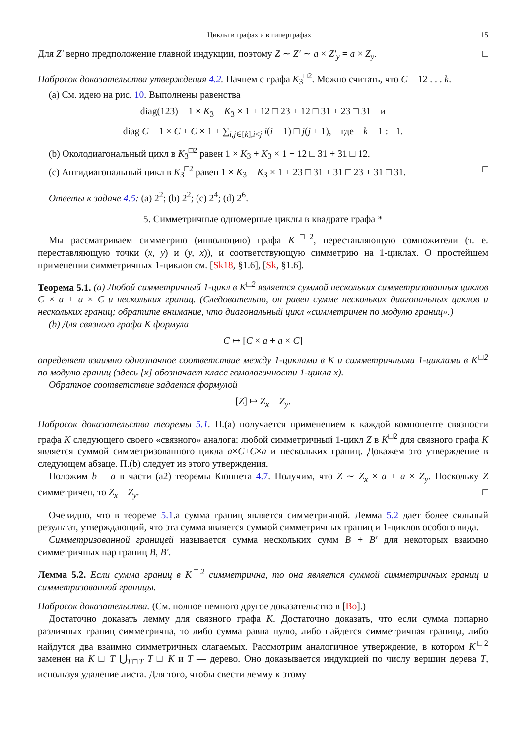Циклы в графах и в гиперграфах 15
Для Z′ верно предположение главной индукции, поэтому Z ∼ Z′ ∼ a × Z′<sub>y</sub> = a × Z<sub>y</sub>. □
Набросок доказательства утверждения 4.2. Начнем с графа K<sub>3</sub><sup>□2</sup>. Можно считать, что C = 12 . . . k.
(a) См. идею на рис. 10. Выполнены равенства
diag(123) = 1 × K<sub>3</sub> + K<sub>3</sub> × 1 + 12 □ 23 + 12 □ 31 + 23 □ 31 и
diag C = 1 × C + C × 1 + ∑<sub>i,j∈[k],i<j</sub> i(i + 1) □ j(j + 1), где k + 1 := 1.
(b) Околодиагональный цикл в K<sub>3</sub><sup>□2</sup> равен 1 × K<sub>3</sub> + K<sub>3</sub> × 1 + 12 □ 31 + 31 □ 12.
(c) Антидиагональный цикл в K<sub>3</sub><sup>□2</sup> равен 1 × K<sub>3</sub> + K<sub>3</sub> × 1 + 23 □ 31 + 31 □ 23 + 31 □ 31. □
Ответы к задаче 4.5: (a) 2<sup>2</sup>; (b) 2<sup>2</sup>; (c) 2<sup>4</sup>; (d) 2<sup>6</sup>.
5. Симметричные одномерные циклы в квадрате графа *
Мы рассматриваем симметрию (инволюцию) графа K<sup>□2</sup>, переставляющую сомножители (т. е. переставляющую точки (x, y) и (y, x)), и соответствующую симметрию на 1-циклах. О простейшем применении симметричных 1-циклов см. [Sk18, §1.6], [Sk, §1.6].
Теорема 5.1. (a) Любой симметричный 1-цикл в K<sup>□2</sup> является суммой нескольких симметризованных циклов C × a + a × C и нескольких границ. (Следовательно, он равен сумме нескольких диагональных циклов и нескольких границ; обратите внимание, что диагональный цикл «симметричен по модулю границ».)
(b) Для связного графа K формула
C ↦ [C × a + a × C]
определяет взаимно однозначное соответствие между 1-циклами в K и симметричными 1-циклами в K<sup>□2</sup> по модулю границ (здесь [x] обозначает класс гомологичности 1-цикла x).
Обратное соответствие задается формулой
[Z] ↦ Z<sub>x</sub> = Z<sub>y</sub>.
Набросок доказательства теоремы 5.1. П.(a) получается применением к каждой компоненте связности графа K следующего своего «связного» аналога: любой симметричный 1-цикл Z в K<sup>□2</sup> для связного графа K является суммой симметризованного цикла a×C+C×a и нескольких границ. Докажем это утверждение в следующем абзаце. П.(b) следует из этого утверждения.
Положим b = a в части (a2) теоремы Кюннета 4.7. Получим, что Z ∼ Z<sub>x</sub> × a + a × Z<sub>y</sub>. Поскольку Z симметричен, то Z<sub>x</sub> = Z<sub>y</sub>. □
Очевидно, что в теореме 5.1.a сумма границ является симметричной. Лемма 5.2 дает более сильный результат, утверждающий, что эта сумма является суммой симметричных границ и 1-циклов особого вида.
Симметризованной границей называется сумма нескольких сумм B + B′ для некоторых взаимно симметричных пар границ B, B′.
Лемма 5.2. Если сумма границ в K<sup>□2</sup> симметрична, то она является суммой симметричных границ и симметризованной границы.
Набросок доказательства. (См. полное немного другое доказательство в [Bo].)
Достаточно доказать лемму для связного графа K. Достаточно доказать, что если сумма попарно различных границ симметрична, то либо сумма равна нулю, либо найдется симметричная граница, либо найдутся два взаимно симметричных слагаемых. Рассмотрим аналогичное утверждение, в котором K<sup>□2</sup> заменен на K □ T ⋃<sub>T□T</sub> T □ K и T — дерево. Оно доказывается индукцией по числу вершин дерева T, используя удаление листа. Для того, чтобы свести лемму к этому